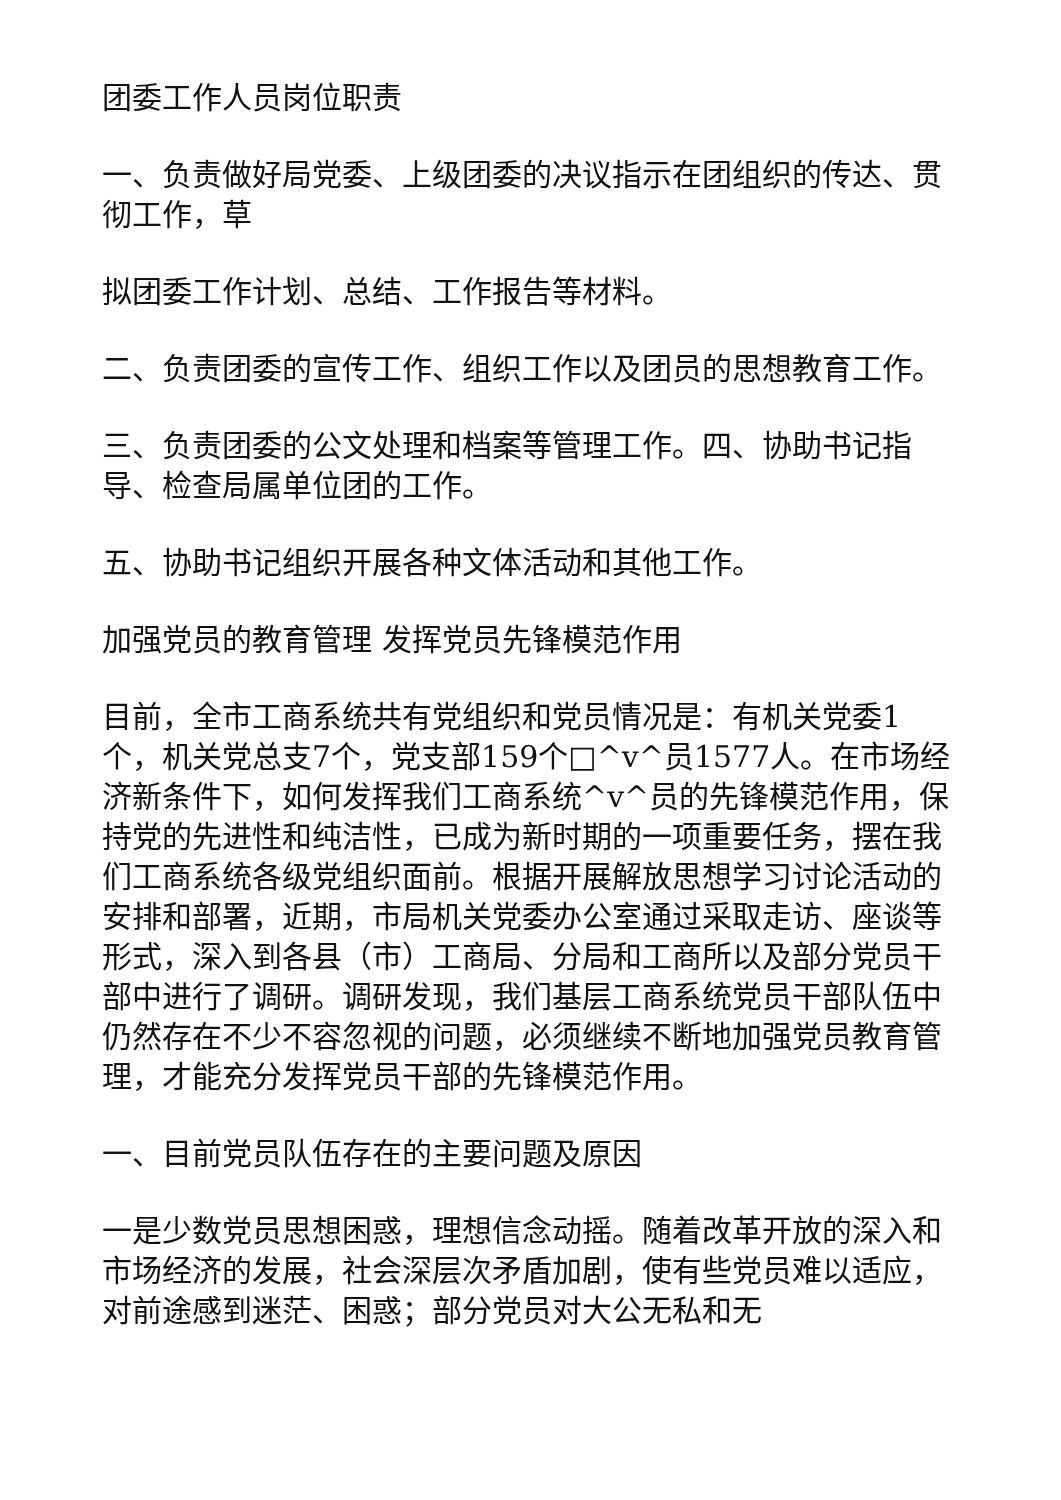团委工作人员岗位职责
一、负责做好局党委、上级团委的决议指示在团组织的传达、贯彻工作，草
拟团委工作计划、总结、工作报告等材料。
二、负责团委的宣传工作、组织工作以及团员的思想教育工作。
三、负责团委的公文处理和档案等管理工作。四、协助书记指导、检查局属单位团的工作。
五、协助书记组织开展各种文体活动和其他工作。
加强党员的教育管理 发挥党员先锋模范作用
目前，全市工商系统共有党组织和党员情况是：有机关党委1个，机关党总支7个，党支部159个□^v^员1577人。在市场经济新条件下，如何发挥我们工商系统^v^员的先锋模范作用，保持党的先进性和纯洁性，已成为新时期的一项重要任务，摆在我们工商系统各级党组织面前。根据开展解放思想学习讨论活动的安排和部署，近期，市局机关党委办公室通过采取走访、座谈等形式，深入到各县（市）工商局、分局和工商所以及部分党员干部中进行了调研。调研发现，我们基层工商系统党员干部队伍中仍然存在不少不容忽视的问题，必须继续不断地加强党员教育管理，才能充分发挥党员干部的先锋模范作用。
一、目前党员队伍存在的主要问题及原因
一是少数党员思想困惑，理想信念动摇。随着改革开放的深入和市场经济的发展，社会深层次矛盾加剧，使有些党员难以适应，对前途感到迷茫、困惑；部分党员对大公无私和无